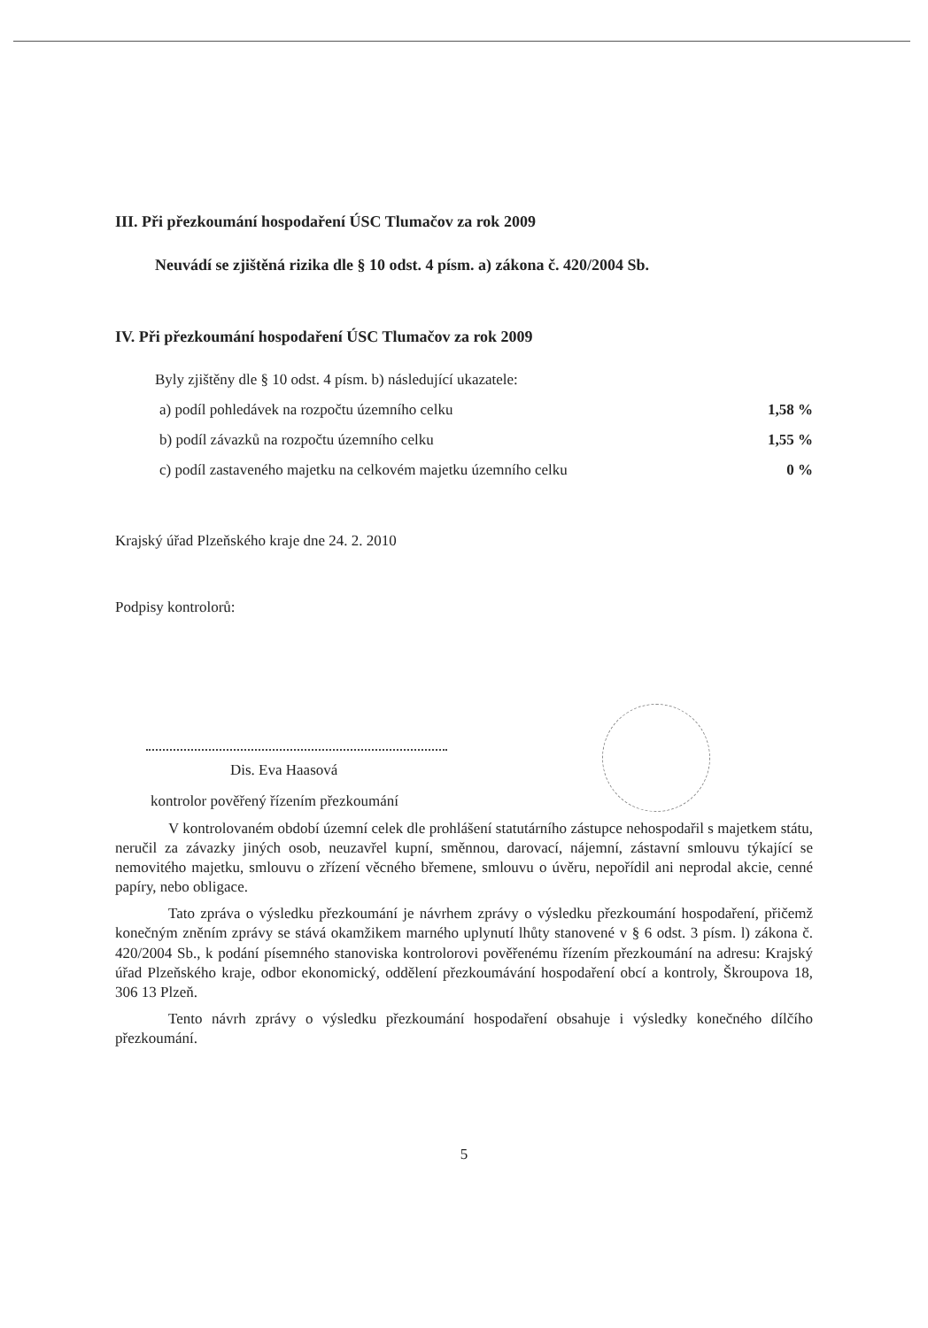III. Při přezkoumání hospodaření ÚSC Tlumačov za rok 2009
Neuvádí se zjištěná rizika dle § 10 odst. 4 písm. a) zákona č. 420/2004 Sb.
IV. Při přezkoumání hospodaření ÚSC Tlumačov za rok 2009
Byly zjištěny dle § 10 odst. 4 písm. b) následující ukazatele:
a) podíl pohledávek na rozpočtu územního celku 1,58 %
b) podíl závazků na rozpočtu územního celku 1,55 %
c) podíl zastaveného majetku na celkovém majetku územního celku 0 %
Krajský úřad Plzeňského kraje dne 24. 2. 2010
Podpisy kontrolorů:
Dis. Eva Haasová
kontrolor pověřený řízením přezkoumání
V kontrolovaném období územní celek dle prohlášení statutárního zástupce nehospodařil s majetkem státu, neručil za závazky jiných osob, neuzavřel kupní, směnnou, darovací, nájemní, zástavní smlouvu týkající se nemovitého majetku, smlouvu o zřízení věcného břemene, smlouvu o úvěru, nepořídil ani neprodal akcie, cenné papíry, nebo obligace.
Tato zpráva o výsledku přezkoumání je návrhem zprávy o výsledku přezkoumání hospodaření, přičemž konečným zněním zprávy se stává okamžikem marného uplynutí lhůty stanovené v § 6 odst. 3 písm. l) zákona č. 420/2004 Sb., k podání písemného stanoviska kontrolorovi pověřenému řízením přezkoumání na adresu: Krajský úřad Plzeňského kraje, odbor ekonomický, oddělení přezkoumávání hospodaření obcí a kontroly, Škroupova 18, 306 13 Plzeň.
Tento návrh zprávy o výsledku přezkoumání hospodaření obsahuje i výsledky konečného dílčího přezkoumání.
5